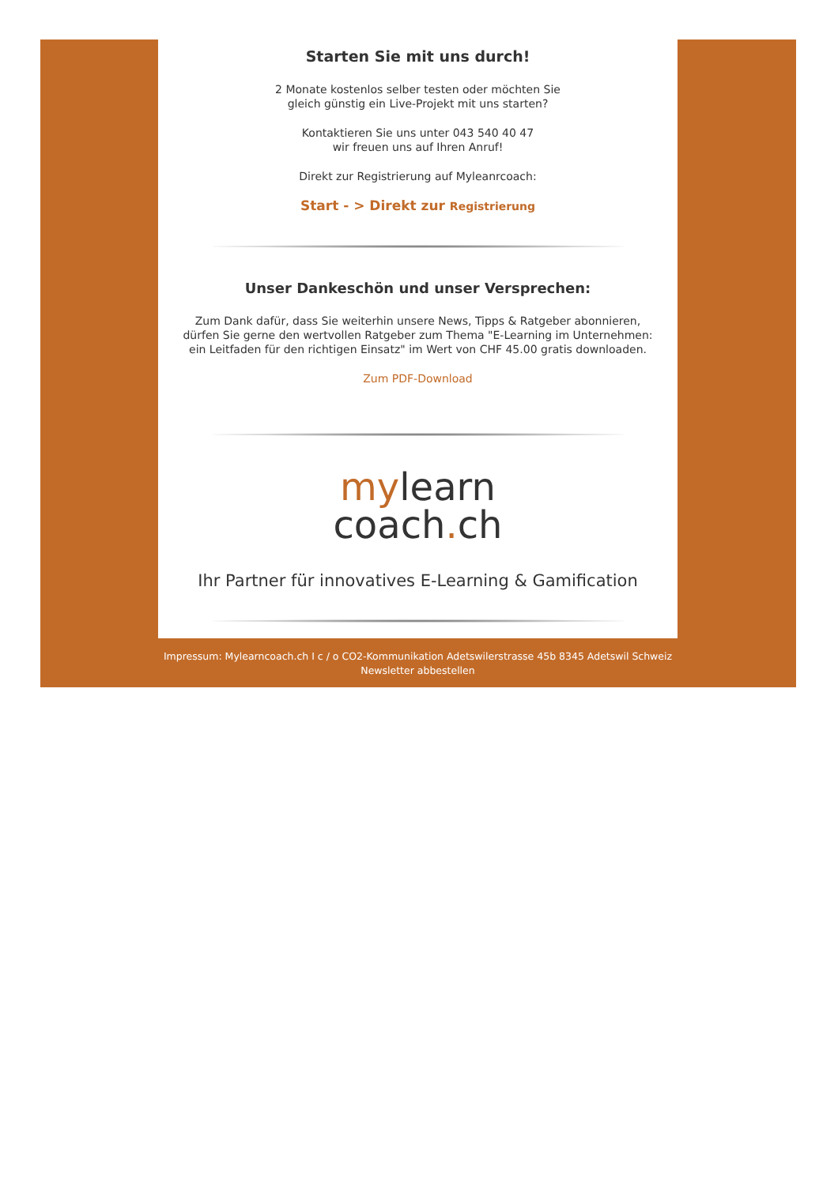Starten Sie mit uns durch!
2 Monate kostenlos selber testen oder möchten Sie
gleich günstig ein Live-Projekt mit uns starten?
Kontaktieren Sie uns unter 043 540 40 47
wir freuen uns auf Ihren Anruf!
Direkt zur Registrierung auf Myleanrcoach:
Start - > Direkt zur Registrierung
Unser Dankeschön und unser Versprechen:
Zum Dank dafür, dass Sie weiterhin unsere News, Tipps & Ratgeber abonnieren,
dürfen Sie gerne den wertvollen Ratgeber zum Thema "E-Learning im Unternehmen:
ein Leitfaden für den richtigen Einsatz" im Wert von CHF 45.00 gratis downloaden.
Zum PDF-Download
mylearn
coach. ch
Ihr Partner für innovatives E-Learning & Gamification
Impressum: Mylearncoach.ch I c / o CO2-Kommunikation Adetswilerstrasse 45b 8345 Adetswil Schweiz
Newsletter abbestellen